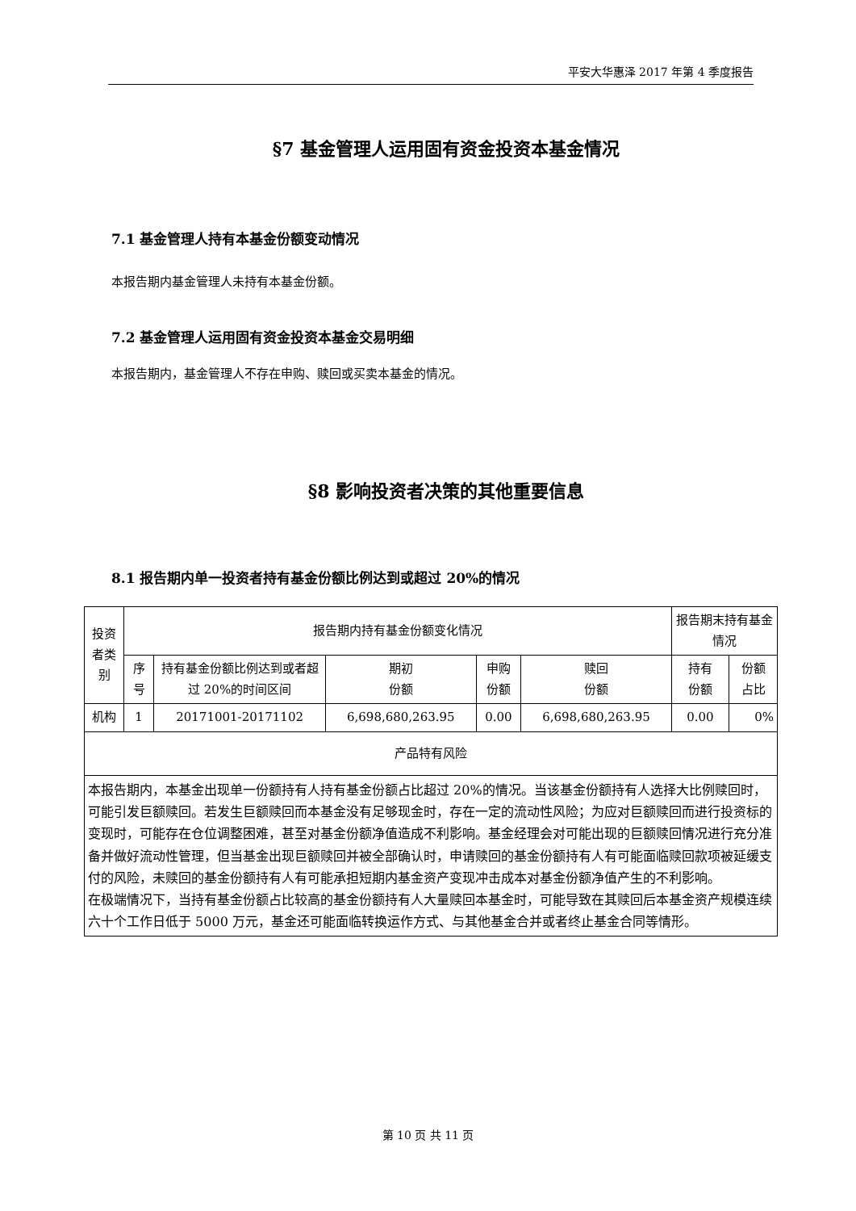平安大华惠泽 2017 年第 4 季度报告
§7 基金管理人运用固有资金投资本基金情况
7.1 基金管理人持有本基金份额变动情况
本报告期内基金管理人未持有本基金份额。
7.2 基金管理人运用固有资金投资本基金交易明细
本报告期内，基金管理人不存在申购、赎回或买卖本基金的情况。
§8 影响投资者决策的其他重要信息
8.1 报告期内单一投资者持有基金份额比例达到或超过 20%的情况
| 投资者类别 | 报告期内持有基金份额变化情况 | | | | | 报告期末持有基金情况 | |
| | 序号 | 持有基金份额比例达到或者超过 20%的时间区间 | 期初 份额 | 申购 份额 | 赎回 份额 | 持有 份额 | 份额 占比 |
| 机构 | 1 | 20171001-20171102 | 6,698,680,263.95 | 0.00 | 6,698,680,263.95 | 0.00 | 0% |
| 产品特有风险 | | | | | | | |
| 本报告期内，本基金出现单一份额持有人持有基金份额占比超过 20%的情况。当该基金份额持有人选择大比例赎回时，可能引发巨额赎回。若发生巨额赎回而本基金没有足够现金时，存在一定的流动性风险；为应对巨额赎回而进行投资标的变现时，可能存在仓位调整困难，甚至对基金份额净值造成不利影响。基金经理会对可能出现的巨额赎回情况进行充分准备并做好流动性管理，但当基金出现巨额赎回并被全部确认时，申请赎回的基金份额持有人有可能面临赎回款项被延缓支付的风险，未赎回的基金份额持有人有可能承担短期内基金资产变现冲击成本对基金份额净值产生的不利影响。 在极端情况下，当持有基金份额占比较高的基金份额持有人大量赎回本基金时，可能导致在其赎回后本基金资产规模连续六十个工作日低于 5000 万元，基金还可能面临转换运作方式、与其他基金合并或者终止基金合同等情形。 | | | | | | | |
第 10 页 共 11 页